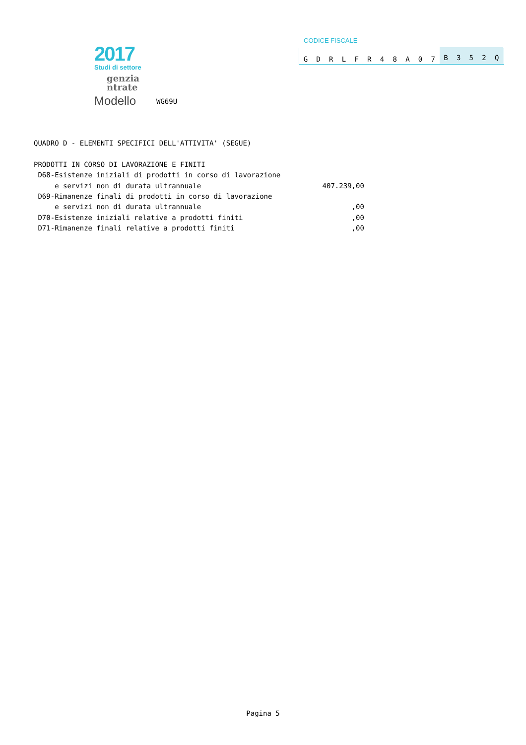2017
Studi di settore
genzia
ntrate
Modello
WG69U
CODICE FISCALE
GDRLFR 48 A 07 B 352 Q
QUADRO D - ELEMENTI SPECIFICI DELL'ATTIVITA' (SEGUE) PRODOTTI IN CORSO DI LAVORAZIONE E FINITI D68-Esistenze iniziali di prodotti in corso di lavorazione e servizi non di durata ultrannuale 407.239,00 D69-Rimanenze finali di prodotti in corso di lavorazione e servizi non di durata ultrannuale ,00 D70-Esistenze iniziali relative a prodotti finiti ,00 D71-Rimanenze finali relative a prodotti finiti ,00
Pagina 5